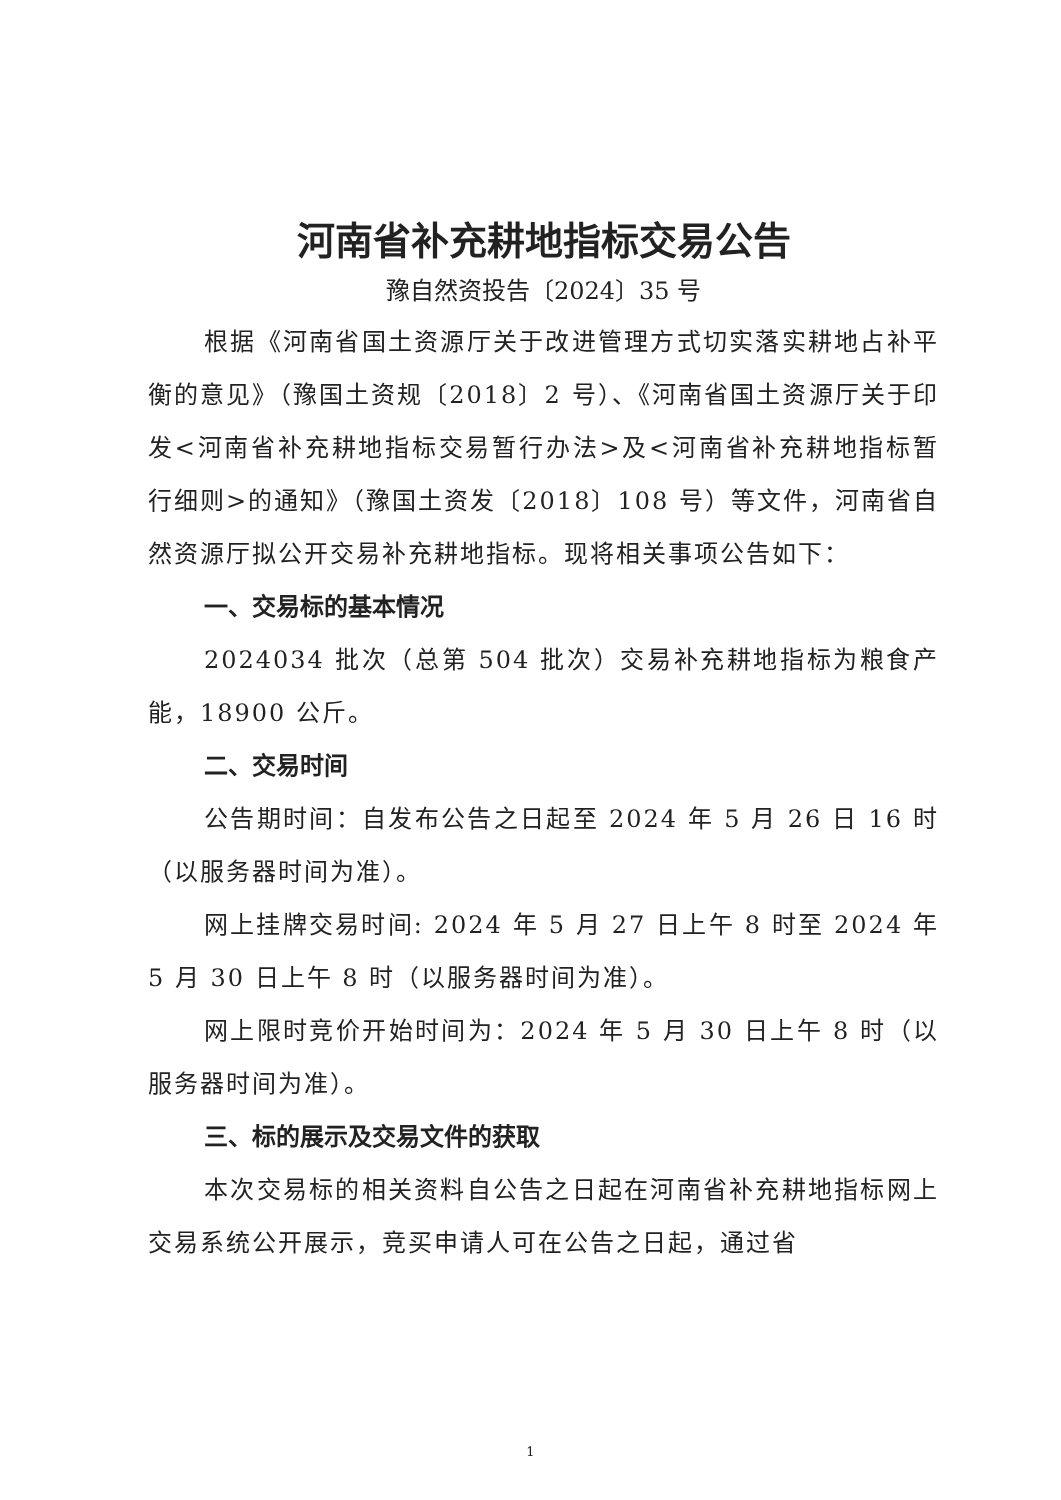河南省补充耕地指标交易公告
豫自然资投告〔2024〕35 号
根据《河南省国土资源厅关于改进管理方式切实落实耕地占补平衡的意见》（豫国土资规〔2018〕2 号）、《河南省国土资源厅关于印发<河南省补充耕地指标交易暂行办法>及<河南省补充耕地指标暂行细则>的通知》（豫国土资发〔2018〕108 号）等文件，河南省自然资源厅拟公开交易补充耕地指标。现将相关事项公告如下：
一、交易标的基本情况
2024034 批次（总第 504 批次）交易补充耕地指标为粮食产能，18900 公斤。
二、交易时间
公告期时间：自发布公告之日起至 2024 年 5 月 26 日 16 时（以服务器时间为准）。
网上挂牌交易时间: 2024 年 5 月 27 日上午 8 时至 2024 年 5 月 30 日上午 8 时（以服务器时间为准）。
网上限时竞价开始时间为：2024 年 5 月 30 日上午 8 时（以服务器时间为准）。
三、标的展示及交易文件的获取
本次交易标的相关资料自公告之日起在河南省补充耕地指标网上交易系统公开展示，竞买申请人可在公告之日起，通过省
1